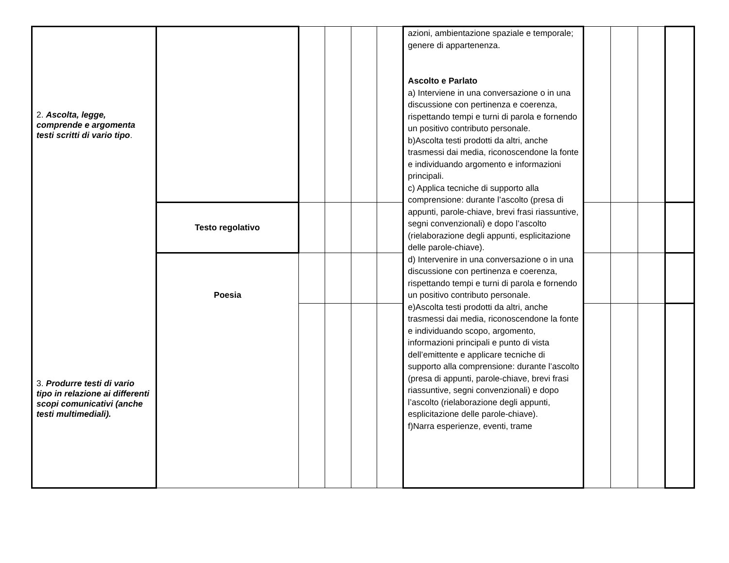| 2. Ascolta, legge, comprende e argomenta testi scritti di vario tipo . 3. Produrre testi di vario tipo in relazione ai differenti scopi comunicativi (anche testi multimediali). | | | | | | azioni, ambientazione spaziale e temporale; genere di appartenenza. Ascolto e Parlato a) Interviene in una conversazione o in una discussione con pertinenza e coerenza, rispettando tempi e turni di parola e fornendo un positivo contributo personale. b)Ascolta testi prodotti da altri, anche trasmessi dai media, riconoscendone la fonte e individuando argomento e informazioni principali. c) Applica tecniche di supporto alla comprensione: durante l’ascolto (presa di appunti, parole-chiave, brevi frasi riassuntive, segni convenzionali) e dopo l’ascolto (rielaborazione degli appunti, esplicitazione delle parole-chiave). d) Intervenire in una conversazione o in una discussione con pertinenza e coerenza, rispettando tempi e turni di parola e fornendo un positivo contributo personale. e)Ascolta testi prodotti da altri, anche trasmessi dai media, riconoscendone la fonte e individuando scopo, argomento, informazioni principali e punto di vista dell’emittente e applicare tecniche di supporto alla comprensione: durante l’ascolto (presa di appunti, parole-chiave, brevi frasi riassuntive, segni convenzionali) e dopo l’ascolto (rielaborazione degli appunti, esplicitazione delle parole-chiave). f)Narra esperienze, eventi, trame | | | | |
| | Testo regolativo | | | | | | | | | |
| | Poesia | | | | | | | | | |